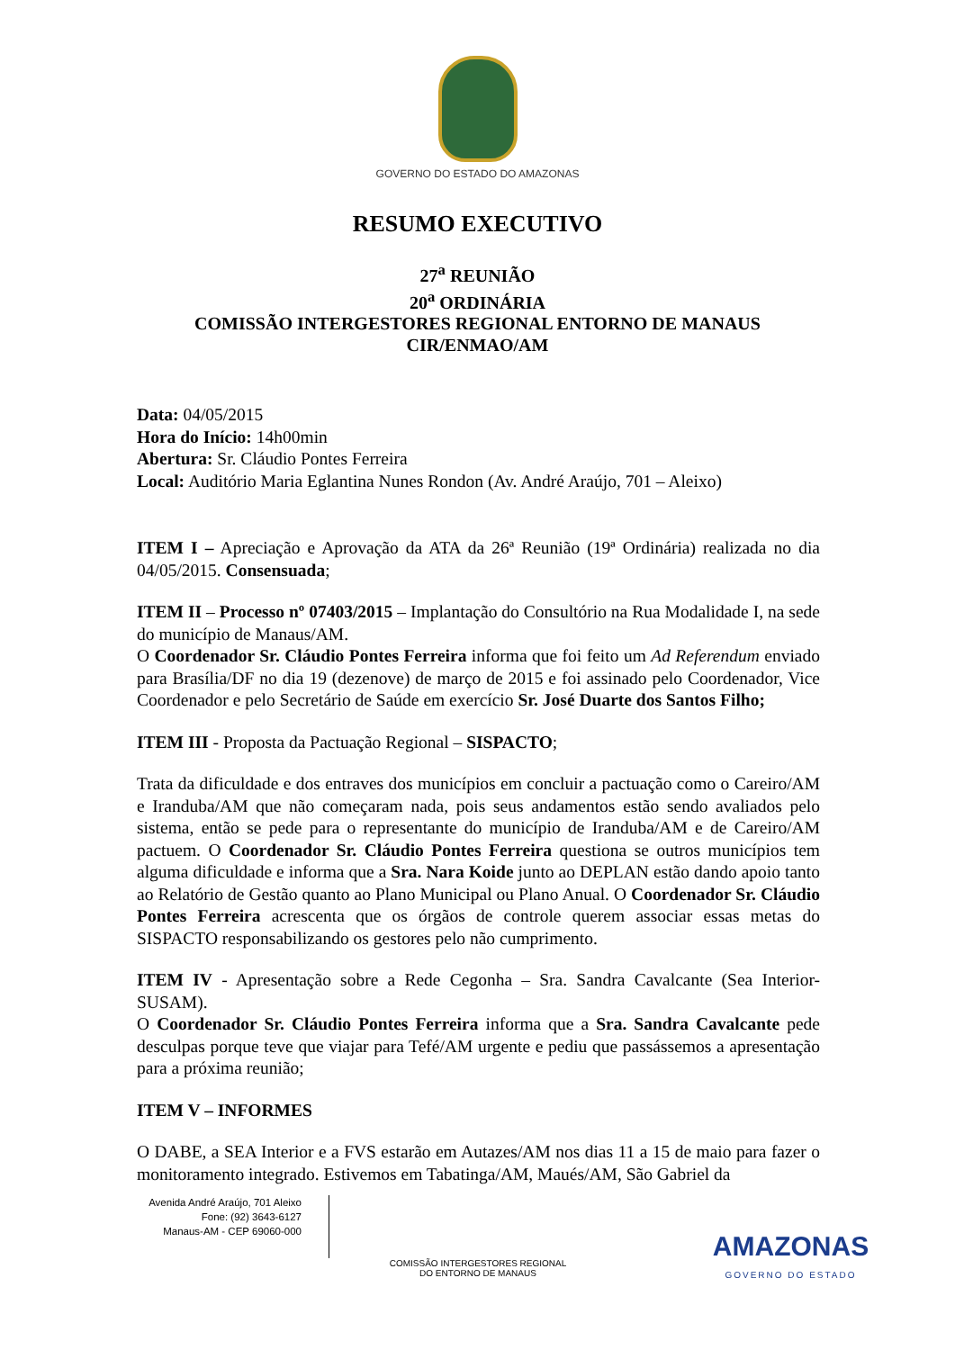GOVERNO DO ESTADO DO AMAZONAS
RESUMO EXECUTIVO
27<sup>a</sup> REUNIÃO
20<sup>a</sup> ORDINÁRIA
COMISSÃO INTERGESTORES REGIONAL ENTORNO DE MANAUS
CIR/ENMAO/AM
Data: 04/05/2015
Hora do Início: 14h00min
Abertura: Sr. Cláudio Pontes Ferreira
Local: Auditório Maria Eglantina Nunes Rondon (Av. André Araújo, 701 – Aleixo)
ITEM I – Apreciação e Aprovação da ATA da 26ª Reunião (19ª Ordinária) realizada no dia 04/05/2015. Consensuada;
ITEM II – Processo nº 07403/2015 – Implantação do Consultório na Rua Modalidade I, na sede do município de Manaus/AM.
O Coordenador Sr. Cláudio Pontes Ferreira informa que foi feito um Ad Referendum enviado para Brasília/DF no dia 19 (dezenove) de março de 2015 e foi assinado pelo Coordenador, Vice Coordenador e pelo Secretário de Saúde em exercício Sr. José Duarte dos Santos Filho;
ITEM III - Proposta da Pactuação Regional – SISPACTO;
Trata da dificuldade e dos entraves dos municípios em concluir a pactuação como o Careiro/AM e Iranduba/AM que não começaram nada, pois seus andamentos estão sendo avaliados pelo sistema, então se pede para o representante do município de Iranduba/AM e de Careiro/AM pactuem. O Coordenador Sr. Cláudio Pontes Ferreira questiona se outros municípios tem alguma dificuldade e informa que a Sra. Nara Koide junto ao DEPLAN estão dando apoio tanto ao Relatório de Gestão quanto ao Plano Municipal ou Plano Anual. O Coordenador Sr. Cláudio Pontes Ferreira acrescenta que os órgãos de controle querem associar essas metas do SISPACTO responsabilizando os gestores pelo não cumprimento.
ITEM IV - Apresentação sobre a Rede Cegonha – Sra. Sandra Cavalcante (Sea Interior-SUSAM).
O Coordenador Sr. Cláudio Pontes Ferreira informa que a Sra. Sandra Cavalcante pede desculpas porque teve que viajar para Tefé/AM urgente e pediu que passássemos a apresentação para a próxima reunião;
ITEM V – INFORMES
O DABE, a SEA Interior e a FVS estarão em Autazes/AM nos dias 11 a 15 de maio para fazer o monitoramento integrado. Estivemos em Tabatinga/AM, Maués/AM, São Gabriel da
Avenida André Araújo, 701 Aleixo
Fone: (92) 3643-6127
Manaus-AM - CEP 69060-000
COMISSÃO INTERGESTORES REGIONAL
DO ENTORNO DE MANAUS
AMAZONAS
GOVERNO DO ESTADO